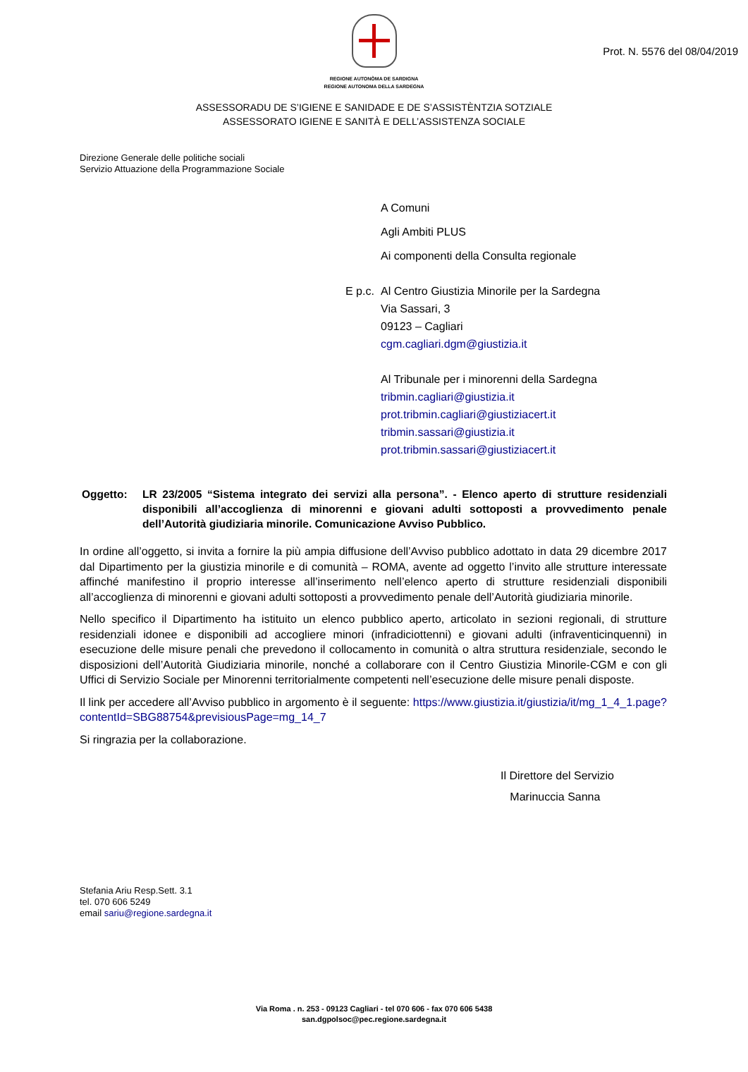Prot. N. 5576 del 08/04/2019
REGIONE AUTONÒMA DE SARDIGNA
REGIONE AUTONOMA DELLA SARDEGNA
ASSESSORADU DE S’IGIENE E SANIDADE E DE S’ASSISTÈNTZIA SOTZIALE
ASSESSORATO IGIENE E SANITÀ E DELL’ASSISTENZA SOCIALE
Direzione Generale delle politiche sociali
Servizio Attuazione della Programmazione Sociale
A Comuni
Agli Ambiti PLUS
Ai componenti della Consulta regionale
E p.c.
Al Centro Giustizia Minorile per la Sardegna
Via Sassari, 3
09123 – Cagliari
cgm.cagliari.dgm@giustizia.it
Al Tribunale per i minorenni della Sardegna
tribmin.cagliari@giustizia.it
prot.tribmin.cagliari@giustiziacert.it
tribmin.sassari@giustizia.it
prot.tribmin.sassari@giustiziacert.it
Oggetto: LR 23/2005 “Sistema integrato dei servizi alla persona”. - Elenco aperto di strutture residenziali disponibili all’accoglienza di minorenni e giovani adulti sottoposti a provvedimento penale dell’Autorità giudiziaria minorile. Comunicazione Avviso Pubblico.
In ordine all’oggetto, si invita a fornire la più ampia diffusione dell’Avviso pubblico adottato in data 29 dicembre 2017 dal Dipartimento per la giustizia minorile e di comunità – ROMA, avente ad oggetto l’invito alle strutture interessate affinché manifestino il proprio interesse all’inserimento nell’elenco aperto di strutture residenziali disponibili all’accoglienza di minorenni e giovani adulti sottoposti a provvedimento penale dell’Autorità giudiziaria minorile.
Nello specifico il Dipartimento ha istituito un elenco pubblico aperto, articolato in sezioni regionali, di strutture residenziali idonee e disponibili ad accogliere minori (infradiciottenni) e giovani adulti (infraventicinquenni) in esecuzione delle misure penali che prevedono il collocamento in comunità o altra struttura residenziale, secondo le disposizioni dell’Autorità Giudiziaria minorile, nonché a collaborare con il Centro Giustizia Minorile-CGM e con gli Uffici di Servizio Sociale per Minorenni territorialmente competenti nell’esecuzione delle misure penali disposte.
Il link per accedere all’Avviso pubblico in argomento è il seguente: https://www.giustizia.it/giustizia/it/mg_1_4_1.page?contentId=SBG88754&previsiousPage=mg_14_7
Si ringrazia per la collaborazione.
Il Direttore del Servizio
Marinuccia Sanna
Stefania Ariu Resp.Sett. 3.1
tel. 070 606 5249
email sariu@regione.sardegna.it
Via Roma . n. 253 - 09123 Cagliari - tel 070 606 - fax 070 606 5438
san.dgpolsoc@pec.regione.sardegna.it